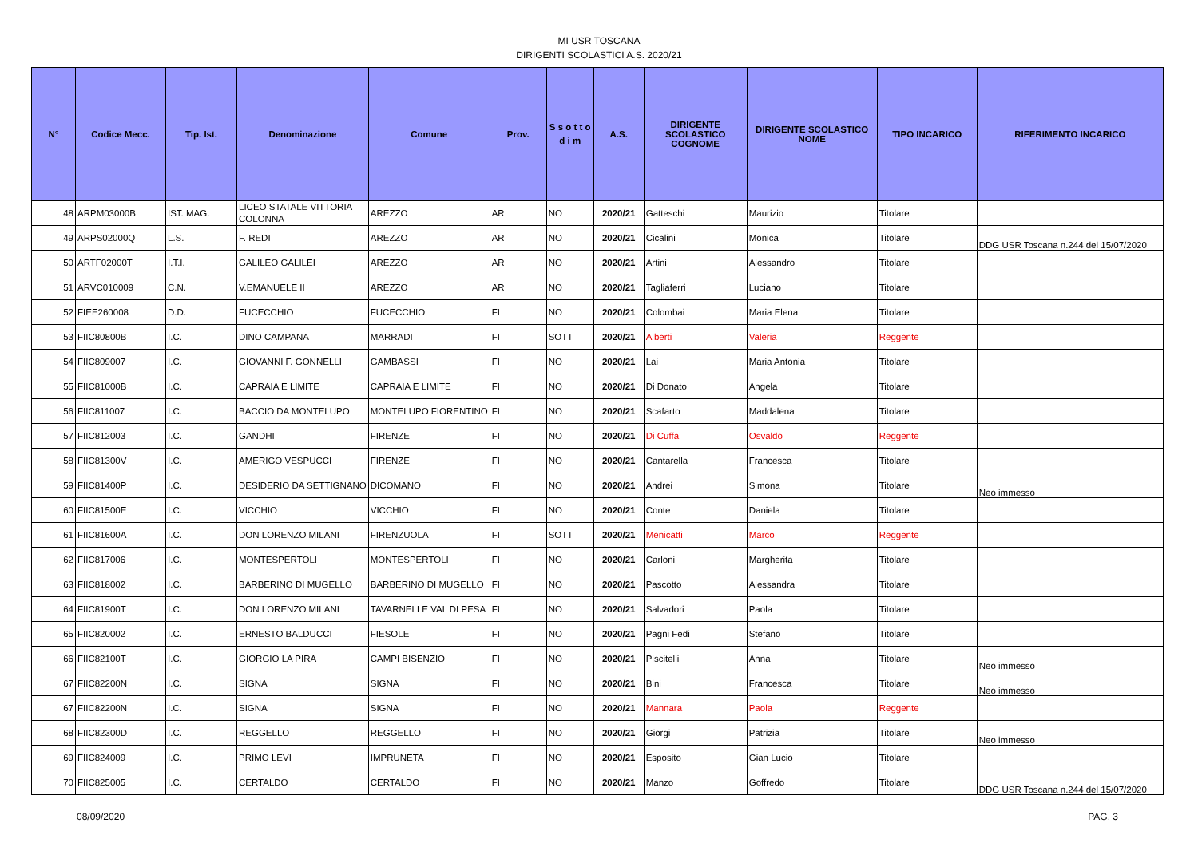MI USR TOSCANA
DIRIGENTI SCOLASTICI A.S. 2020/21
| N° | Codice Mecc. | Tip. Ist. | Denominazione | Comune | Prov. | S s o t t o d i m | A.S. | DIRIGENTE SCOLASTICO COGNOME | DIRIGENTE SCOLASTICO NOME | TIPO INCARICO | RIFERIMENTO INCARICO |
| --- | --- | --- | --- | --- | --- | --- | --- | --- | --- | --- | --- |
| 48 | ARPM03000B | IST. MAG. | LICEO STATALE VITTORIA COLONNA | AREZZO | AR | NO | 2020/21 | Gatteschi | Maurizio | Titolare | |
| 49 | ARPS02000Q | L.S. | F. REDI | AREZZO | AR | NO | 2020/21 | Cicalini | Monica | Titolare | DDG USR Toscana n.244 del 15/07/2020 |
| 50 | ARTF02000T | I.T.I. | GALILEO GALILEI | AREZZO | AR | NO | 2020/21 | Artini | Alessandro | Titolare | |
| 51 | ARVC010009 | C.N. | V.EMANUELE II | AREZZO | AR | NO | 2020/21 | Tagliaferri | Luciano | Titolare | |
| 52 | FIEE260008 | D.D. | FUCECCHIO | FUCECCHIO | FI | NO | 2020/21 | Colombai | Maria Elena | Titolare | |
| 53 | FIIC80800B | I.C. | DINO CAMPANA | MARRADI | FI | SOTT | 2020/21 | Alberti | Valeria | Reggente | |
| 54 | FIIC809007 | I.C. | GIOVANNI F. GONNELLI | GAMBASSI | FI | NO | 2020/21 | Lai | Maria Antonia | Titolare | |
| 55 | FIIC81000B | I.C. | CAPRAIA E LIMITE | CAPRAIA E LIMITE | FI | NO | 2020/21 | Di Donato | Angela | Titolare | |
| 56 | FIIC811007 | I.C. | BACCIO DA MONTELUPO | MONTELUPO FIORENTINO | FI | NO | 2020/21 | Scafarto | Maddalena | Titolare | |
| 57 | FIIC812003 | I.C. | GANDHI | FIRENZE | FI | NO | 2020/21 | Di Cuffa | Osvaldo | Reggente | |
| 58 | FIIC81300V | I.C. | AMERIGO VESPUCCI | FIRENZE | FI | NO | 2020/21 | Cantarella | Francesca | Titolare | |
| 59 | FIIC81400P | I.C. | DESIDERIO DA SETTIGNANO | DICOMANO | FI | NO | 2020/21 | Andrei | Simona | Titolare | Neo immesso |
| 60 | FIIC81500E | I.C. | VICCHIO | VICCHIO | FI | NO | 2020/21 | Conte | Daniela | Titolare | |
| 61 | FIIC81600A | I.C. | DON LORENZO MILANI | FIRENZUOLA | FI | SOTT | 2020/21 | Menicatti | Marco | Reggente | |
| 62 | FIIC817006 | I.C. | MONTESPERTOLI | MONTESPERTOLI | FI | NO | 2020/21 | Carloni | Margherita | Titolare | |
| 63 | FIIC818002 | I.C. | BARBERINO DI MUGELLO | BARBERINO DI MUGELLO | FI | NO | 2020/21 | Pascotto | Alessandra | Titolare | |
| 64 | FIIC81900T | I.C. | DON LORENZO MILANI | TAVARNELLE VAL DI PESA | FI | NO | 2020/21 | Salvadori | Paola | Titolare | |
| 65 | FIIC820002 | I.C. | ERNESTO BALDUCCI | FIESOLE | FI | NO | 2020/21 | Pagni Fedi | Stefano | Titolare | |
| 66 | FIIC82100T | I.C. | GIORGIO LA PIRA | CAMPI BISENZIO | FI | NO | 2020/21 | Piscitelli | Anna | Titolare | Neo immesso |
| 67 | FIIC82200N | I.C. | SIGNA | SIGNA | FI | NO | 2020/21 | Bini | Francesca | Titolare | Neo immesso |
| 67 | FIIC82200N | I.C. | SIGNA | SIGNA | FI | NO | 2020/21 | Mannara | Paola | Reggente | |
| 68 | FIIC82300D | I.C. | REGGELLO | REGGELLO | FI | NO | 2020/21 | Giorgi | Patrizia | Titolare | Neo immesso |
| 69 | FIIC824009 | I.C. | PRIMO LEVI | IMPRUNETA | FI | NO | 2020/21 | Esposito | Gian Lucio | Titolare | |
| 70 | FIIC825005 | I.C. | CERTALDO | CERTALDO | FI | NO | 2020/21 | Manzo | Goffredo | Titolare | DDG USR Toscana n.244 del 15/07/2020 |
08/09/2020 PAG. 3